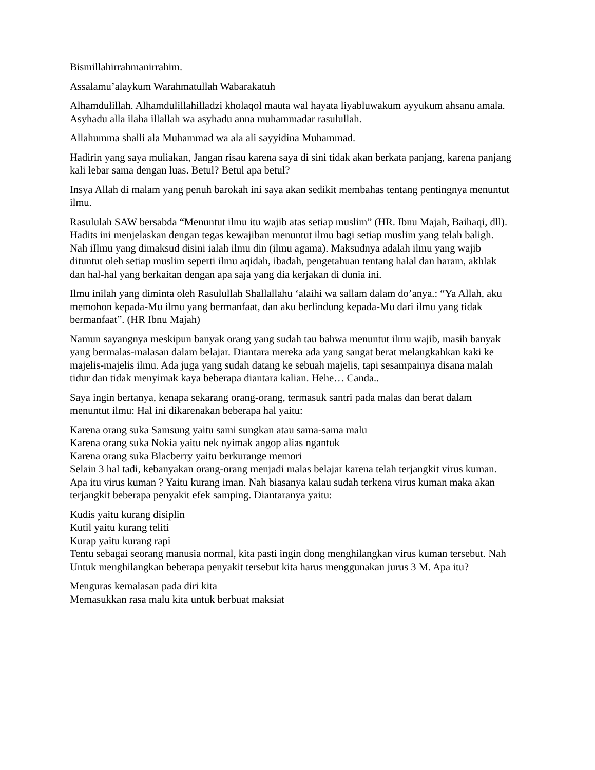Bismillahirrahmanirrahim.
Assalamu’alaykum Warahmatullah Wabarakatuh
Alhamdulillah. Alhamdulillahilladzi kholaqol mauta wal hayata liyabluwakum ayyukum ahsanu amala. Asyhadu alla ilaha illallah wa asyhadu anna muhammadar rasulullah.
Allahumma shalli ala Muhammad wa ala ali sayyidina Muhammad.
Hadirin yang saya muliakan, Jangan risau karena saya di sini tidak akan berkata panjang, karena panjang kali lebar sama dengan luas. Betul? Betul apa betul?
Insya Allah di malam yang penuh barokah ini saya akan sedikit membahas tentang pentingnya menuntut ilmu.
Rasululah SAW bersabda “Menuntut ilmu itu wajib atas setiap muslim” (HR. Ibnu Majah, Baihaqi, dll). Hadits ini menjelaskan dengan tegas kewajiban menuntut ilmu bagi setiap muslim yang telah baligh. Nah iIlmu yang dimaksud disini ialah ilmu din (ilmu agama). Maksudnya adalah ilmu yang wajib dituntut oleh setiap muslim seperti ilmu aqidah, ibadah, pengetahuan tentang halal dan haram, akhlak dan hal-hal yang berkaitan dengan apa saja yang dia kerjakan di dunia ini.
Ilmu inilah yang diminta oleh Rasulullah Shallallahu ‘alaihi wa sallam dalam do’anya.: “Ya Allah, aku memohon kepada-Mu ilmu yang bermanfaat, dan aku berlindung kepada-Mu dari ilmu yang tidak bermanfaat”. (HR Ibnu Majah)
Namun sayangnya meskipun banyak orang yang sudah tau bahwa menuntut ilmu wajib, masih banyak yang bermalas-malasan dalam belajar. Diantara mereka ada yang sangat berat melangkahkan kaki ke majelis-majelis ilmu. Ada juga yang sudah datang ke sebuah majelis, tapi sesampainya disana malah tidur dan tidak menyimak kaya beberapa diantara kalian. Hehe… Canda..
Saya ingin bertanya, kenapa sekarang orang-orang, termasuk santri pada malas dan berat dalam menuntut ilmu: Hal ini dikarenakan beberapa hal yaitu:
Karena orang suka Samsung yaitu sami sungkan atau sama-sama malu
Karena orang suka Nokia yaitu nek nyimak angop alias ngantuk
Karena orang suka Blacberry yaitu berkurange memori
Selain 3 hal tadi, kebanyakan orang-orang menjadi malas belajar karena telah terjangkit virus kuman. Apa itu virus kuman ? Yaitu kurang iman. Nah biasanya kalau sudah terkena virus kuman maka akan terjangkit beberapa penyakit efek samping. Diantaranya yaitu:
Kudis yaitu kurang disiplin
Kutil yaitu kurang teliti
Kurap yaitu kurang rapi
Tentu sebagai seorang manusia normal, kita pasti ingin dong menghilangkan virus kuman tersebut. Nah Untuk menghilangkan beberapa penyakit tersebut kita harus menggunakan jurus 3 M. Apa itu?
Menguras kemalasan pada diri kita
Memasukkan rasa malu kita untuk berbuat maksiat